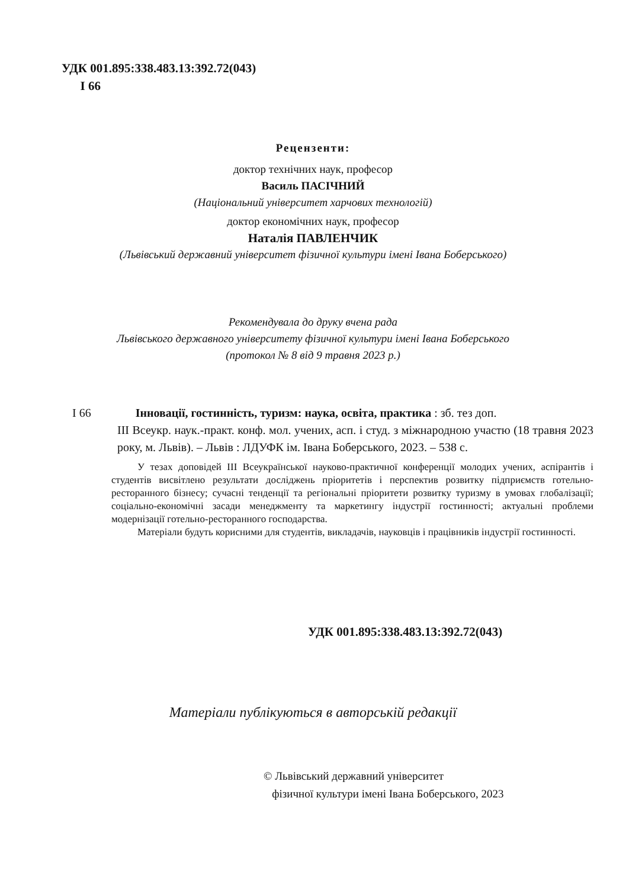УДК 001.895:338.483.13:392.72(043)
I 66
Рецензенти:
доктор технічних наук, професор
Василь ПАСІЧНИЙ
(Національний університет харчових технологій)
доктор економічних наук, професор
Наталія ПАВЛЕНЧИК
(Львівський державний університет фізичної культури імені Івана Боберського)
Рекомендувала до друку вчена рада
Львівського державного університету фізичної культури імені Івана Боберського
(протокол № 8 від 9 травня 2023 р.)
I 66 Інновації, гостинність, туризм: наука, освіта, практика : зб. тез доп.
III Всеукр. наук.-практ. конф. мол. учених, асп. і студ. з міжнародною участю (18 травня 2023 року, м. Львів). – Львів : ЛДУФК ім. Івана Боберського, 2023. – 538 с.
У тезах доповідей III Всеукраїнської науково-практичної конференції молодих учених, аспірантів і студентів висвітлено результати досліджень пріоритетів і перспектив розвитку підприємств готельно-ресторанного бізнесу; сучасні тенденції та регіональні пріоритети розвитку туризму в умовах глобалізації; соціально-економічні засади менеджменту та маркетингу індустрії гостинності; актуальні проблеми модернізації готельно-ресторанного господарства.
Матеріали будуть корисними для студентів, викладачів, науковців і працівників індустрії гостинності.
УДК 001.895:338.483.13:392.72(043)
Матеріали публікуються в авторській редакції
© Львівський державний університет
фізичної культури імені Івана Боберського, 2023